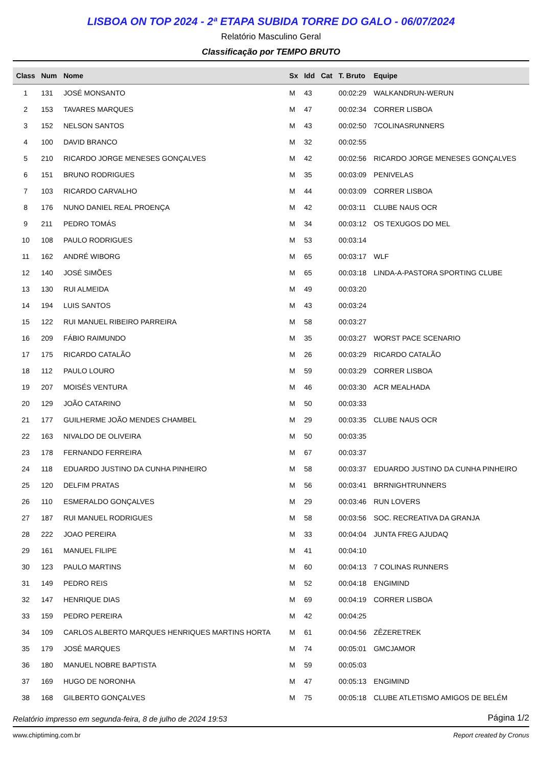LISBOA ON TOP 2024 - 2ª ETAPA SUBIDA TORRE DO GALO - 06/07/2024
Relatório Masculino Geral
Classificação por TEMPO BRUTO
| Class | Num | Nome | Sx | Idd | Cat | T. Bruto | Equipe |
| --- | --- | --- | --- | --- | --- | --- | --- |
| 1 | 131 | JOSÉ MONSANTO | M | 43 | | 00:02:29 | WALKANDRUN-WERUN |
| 2 | 153 | TAVARES MARQUES | M | 47 | | 00:02:34 | CORRER LISBOA |
| 3 | 152 | NELSON SANTOS | M | 43 | | 00:02:50 | 7COLINASRUNNERS |
| 4 | 100 | DAVID BRANCO | M | 32 | | 00:02:55 | |
| 5 | 210 | RICARDO JORGE MENESES GONÇALVES | M | 42 | | 00:02:56 | RICARDO JORGE MENESES GONÇALVES |
| 6 | 151 | BRUNO RODRIGUES | M | 35 | | 00:03:09 | PENIVELAS |
| 7 | 103 | RICARDO CARVALHO | M | 44 | | 00:03:09 | CORRER LISBOA |
| 8 | 176 | NUNO DANIEL REAL PROENÇA | M | 42 | | 00:03:11 | CLUBE NAUS OCR |
| 9 | 211 | PEDRO TOMÁS | M | 34 | | 00:03:12 | OS TEXUGOS DO MEL |
| 10 | 108 | PAULO RODRIGUES | M | 53 | | 00:03:14 | |
| 11 | 162 | ANDRÉ WIBORG | M | 65 | | 00:03:17 | WLF |
| 12 | 140 | JOSÉ SIMÕES | M | 65 | | 00:03:18 | LINDA-A-PASTORA SPORTING CLUBE |
| 13 | 130 | RUI ALMEIDA | M | 49 | | 00:03:20 | |
| 14 | 194 | LUIS SANTOS | M | 43 | | 00:03:24 | |
| 15 | 122 | RUI MANUEL RIBEIRO PARREIRA | M | 58 | | 00:03:27 | |
| 16 | 209 | FÁBIO RAIMUNDO | M | 35 | | 00:03:27 | WORST PACE SCENARIO |
| 17 | 175 | RICARDO CATALÃO | M | 26 | | 00:03:29 | RICARDO CATALÃO |
| 18 | 112 | PAULO LOURO | M | 59 | | 00:03:29 | CORRER LISBOA |
| 19 | 207 | MOISÉS VENTURA | M | 46 | | 00:03:30 | ACR MEALHADA |
| 20 | 129 | JOÃO CATARINO | M | 50 | | 00:03:33 | |
| 21 | 177 | GUILHERME JOÃO MENDES CHAMBEL | M | 29 | | 00:03:35 | CLUBE NAUS OCR |
| 22 | 163 | NIVALDO DE OLIVEIRA | M | 50 | | 00:03:35 | |
| 23 | 178 | FERNANDO FERREIRA | M | 67 | | 00:03:37 | |
| 24 | 118 | EDUARDO JUSTINO DA CUNHA PINHEIRO | M | 58 | | 00:03:37 | EDUARDO JUSTINO DA CUNHA PINHEIRO |
| 25 | 120 | DELFIM PRATAS | M | 56 | | 00:03:41 | BRRNIGHTRUNNERS |
| 26 | 110 | ESMERALDO GONÇALVES | M | 29 | | 00:03:46 | RUN LOVERS |
| 27 | 187 | RUI MANUEL RODRIGUES | M | 58 | | 00:03:56 | SOC. RECREATIVA DA GRANJA |
| 28 | 222 | JOAO PEREIRA | M | 33 | | 00:04:04 | JUNTA FREG AJUDAQ |
| 29 | 161 | MANUEL FILIPE | M | 41 | | 00:04:10 | |
| 30 | 123 | PAULO MARTINS | M | 60 | | 00:04:13 | 7 COLINAS RUNNERS |
| 31 | 149 | PEDRO REIS | M | 52 | | 00:04:18 | ENGIMIND |
| 32 | 147 | HENRIQUE DIAS | M | 69 | | 00:04:19 | CORRER LISBOA |
| 33 | 159 | PEDRO PEREIRA | M | 42 | | 00:04:25 | |
| 34 | 109 | CARLOS ALBERTO MARQUES HENRIQUES MARTINS HORTA | M | 61 | | 00:04:56 | ZÊZERETREK |
| 35 | 179 | JOSÉ MARQUES | M | 74 | | 00:05:01 | GMCJAMOR |
| 36 | 180 | MANUEL NOBRE BAPTISTA | M | 59 | | 00:05:03 | |
| 37 | 169 | HUGO DE NORONHA | M | 47 | | 00:05:13 | ENGIMIND |
| 38 | 168 | GILBERTO GONÇALVES | M | 75 | | 00:05:18 | CLUBE ATLETISMO AMIGOS DE BELÉM |
Relatório impresso em segunda-feira, 8 de julho de 2024 19:53 Página 1/2
www.chiptiming.com.br Report created by Cronus